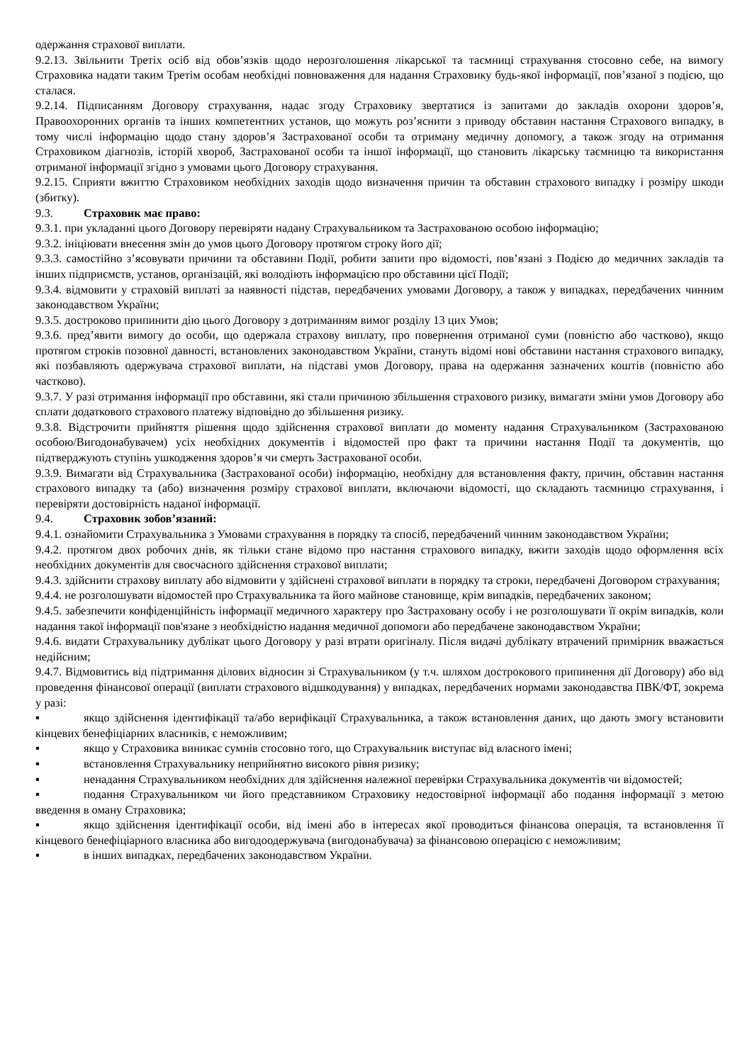одержання страхової виплати.
9.2.13. Звільнити Третіх осіб від обов’язків щодо нерозголошення лікарської та таємниці страхування стосовно себе, на вимогу Страховика надати таким Третім особам необхідні повноваження для надання Страховику будь-якої інформації, пов’язаної з подією, що сталася.
9.2.14. Підписанням Договору страхування, надає згоду Страховику звертатися із запитами до закладів охорони здоров’я, Правоохоронних органів та інших компетентних установ, що можуть роз’яснити з приводу обставин настання Страхового випадку, в тому числі інформацію щодо стану здоров’я Застрахованої особи та отриману медичну допомогу, а також згоду на отримання Страховиком діагнозів, історій хвороб, Застрахованої особи та іншої інформації, що становить лікарську таємницю та використання отриманої інформації згідно з умовами цього Договору страхування.
9.2.15. Сприяти вжиттю Страховиком необхідних заходів щодо визначення причин та обставин страхового випадку і розміру шкоди (збитку).
9.3. Страховик має право:
9.3.1. при укладанні цього Договору перевіряти надану Страхувальником та Застрахованою особою інформацію;
9.3.2. ініціювати внесення змін до умов цього Договору протягом строку його дії;
9.3.3. самостійно з’ясовувати причини та обставини Події, робити запити про відомості, пов’язані з Подією до медичних закладів та інших підприємств, установ, організацій, які володіють інформацією про обставини цієї Події;
9.3.4. відмовити у страховій виплаті за наявності підстав, передбачених умовами Договору, а також у випадках, передбачених чинним законодавством України;
9.3.5. достроково припинити дію цього Договору з дотриманням вимог розділу 13 цих Умов;
9.3.6. пред’явити вимогу до особи, що одержала страхову виплату, про повернення отриманої суми (повністю або частково), якщо протягом строків позовної давності, встановлених законодавством України, стануть відомі нові обставини настання страхового випадку, які позбавляють одержувача страхової виплати, на підставі умов Договору, права на одержання зазначених коштів (повністю або частково).
9.3.7. У разі отримання інформації про обставини, які стали причиною збільшення страхового ризику, вимагати зміни умов Договору або сплати додаткового страхового платежу відповідно до збільшення ризику.
9.3.8. Відстрочити прийняття рішення щодо здійснення страхової виплати до моменту надання Страхувальником (Застрахованою особою/Вигодонабувачем) усіх необхідних документів і відомостей про факт та причини настання Події та документів, що підтверджують ступінь ушкодження здоров’я чи смерть Застрахованої особи.
9.3.9. Вимагати від Страхувальника (Застрахованої особи) інформацію, необхідну для встановлення факту, причин, обставин настання страхового випадку та (або) визначення розміру страхової виплати, включаючи відомості, що складають таємницю страхування, і перевіряти достовірність наданої інформації.
9.4. Страховик зобов’язаний:
9.4.1. ознайомити Страхувальника з Умовами страхування в порядку та спосіб, передбачений чинним законодавством України;
9.4.2. протягом двох робочих днів, як тільки стане відомо про настання страхового випадку, вжити заходів щодо оформлення всіх необхідних документів для своєчасного здійснення страхової виплати;
9.4.3. здійснити страхову виплату або відмовити у здійснені страхової виплати в порядку та строки, передбачені Договором страхування;
9.4.4. не розголошувати відомостей про Страхувальника та його майнове становище, крім випадків, передбачених законом;
9.4.5. забезпечити конфіденційність інформації медичного характеру про Застраховану особу і не розголошувати її окрім випадків, коли надання такої інформації пов'язане з необхідністю надання медичної допомоги або передбачене законодавством України;
9.4.6. видати Страхувальнику дублікат цього Договору у разі втрати оригіналу. Після видачі дублікату втрачений примірник вважається недійсним;
9.4.7. Відмовитись від підтримання ділових відносин зі Страхувальником (у т.ч. шляхом дострокового припинення дії Договору) або від проведення фінансової операції (виплати страхового відшкодування) у випадках, передбачених нормами законодавства ПВК/ФТ, зокрема у разі:
▪ якщо здійснення ідентифікації та/або верифікації Страхувальника, а також встановлення даних, що дають змогу встановити кінцевих бенефіціарних власників, є неможливим;
▪ якщо у Страховика виникає сумнів стосовно того, що Страхувальник виступає від власного імені;
▪ встановлення Страхувальнику неприйнятно високого рівня ризику;
▪ ненадання Страхувальником необхідних для здійснення належної перевірки Страхувальника документів чи відомостей;
▪ подання Страхувальником чи його представником Страховику недостовірної інформації або подання інформації з метою введення в оману Страховика;
▪ якщо здійснення ідентифікації особи, від імені або в інтересах якої проводиться фінансова операція, та встановлення її кінцевого бенефіціарного власника або вигодоодержувача (вигодонабувача) за фінансовою операцією є неможливим;
▪ в інших випадках, передбачених законодавством України.